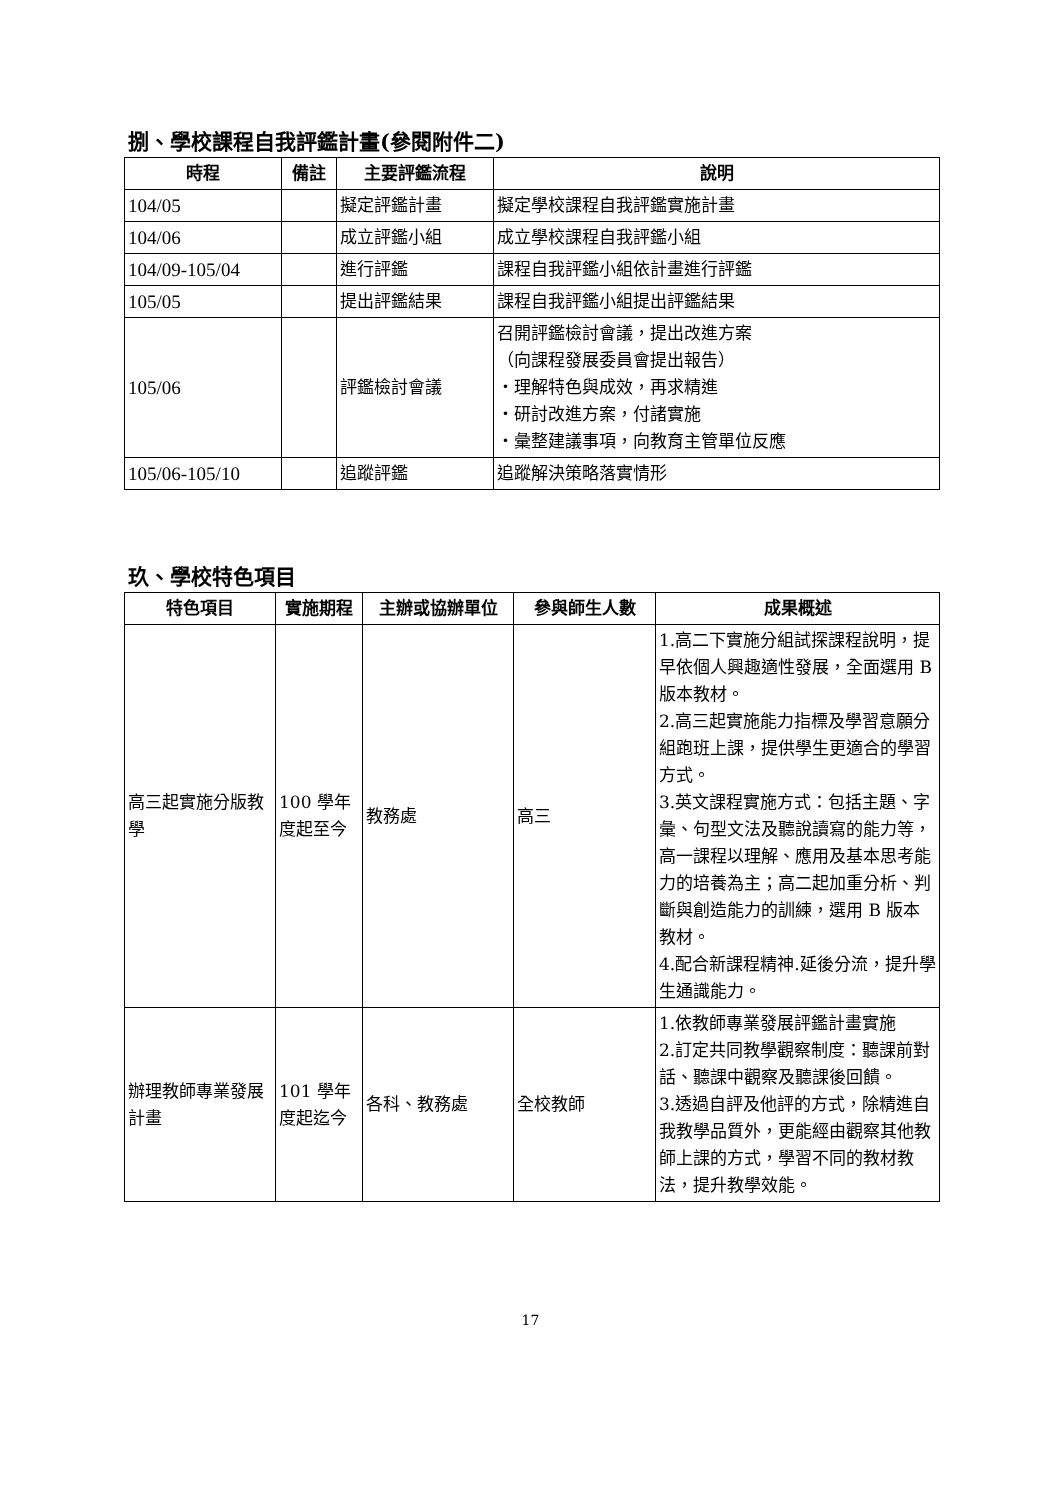捌、學校課程自我評鑑計畫(參閱附件二)
| 時程 | 備註 | 主要評鑑流程 | 說明 |
| --- | --- | --- | --- |
| 104/05 | | 擬定評鑑計畫 | 擬定學校課程自我評鑑實施計畫 |
| 104/06 | | 成立評鑑小組 | 成立學校課程自我評鑑小組 |
| 104/09-105/04 | | 進行評鑑 | 課程自我評鑑小組依計畫進行評鑑 |
| 105/05 | | 提出評鑑結果 | 課程自我評鑑小組提出評鑑結果 |
| 105/06 | | 評鑑檢討會議 | 召開評鑑檢討會議，提出改進方案 （向課程發展委員會提出報告） ・理解特色與成效，再求精進 ・研討改進方案，付諸實施 ・彙整建議事項，向教育主管單位反應 |
| 105/06-105/10 | | 追蹤評鑑 | 追蹤解決策略落實情形 |
玖、學校特色項目
| 特色項目 | 實施期程 | 主辦或協辦單位 | 參與師生人數 | 成果概述 |
| --- | --- | --- | --- | --- |
| 高三起實施分版教學 | 100 學年度起至今 | 教務處 | 高三 | 1.高二下實施分組試探課程說明，提早依個人興趣適性發展，全面選用 B 版本教材。 2.高三起實施能力指標及學習意願分組跑班上課，提供學生更適合的學習方式。 3.英文課程實施方式：包括主題、字彙、句型文法及聽說讀寫的能力等，高一課程以理解、應用及基本思考能力的培養為主；高二起加重分析、判斷與創造能力的訓練，選用 B 版本教材。 4.配合新課程精神.延後分流，提升學生通識能力。 |
| 辦理教師專業發展計畫 | 101 學年度起迄今 | 各科、教務處 | 全校教師 | 1.依教師專業發展評鑑計畫實施 2.訂定共同教學觀察制度：聽課前對話、聽課中觀察及聽課後回饋。 3.透過自評及他評的方式，除精進自我教學品質外，更能經由觀察其他教師上課的方式，學習不同的教材教法，提升教學效能。 |
17